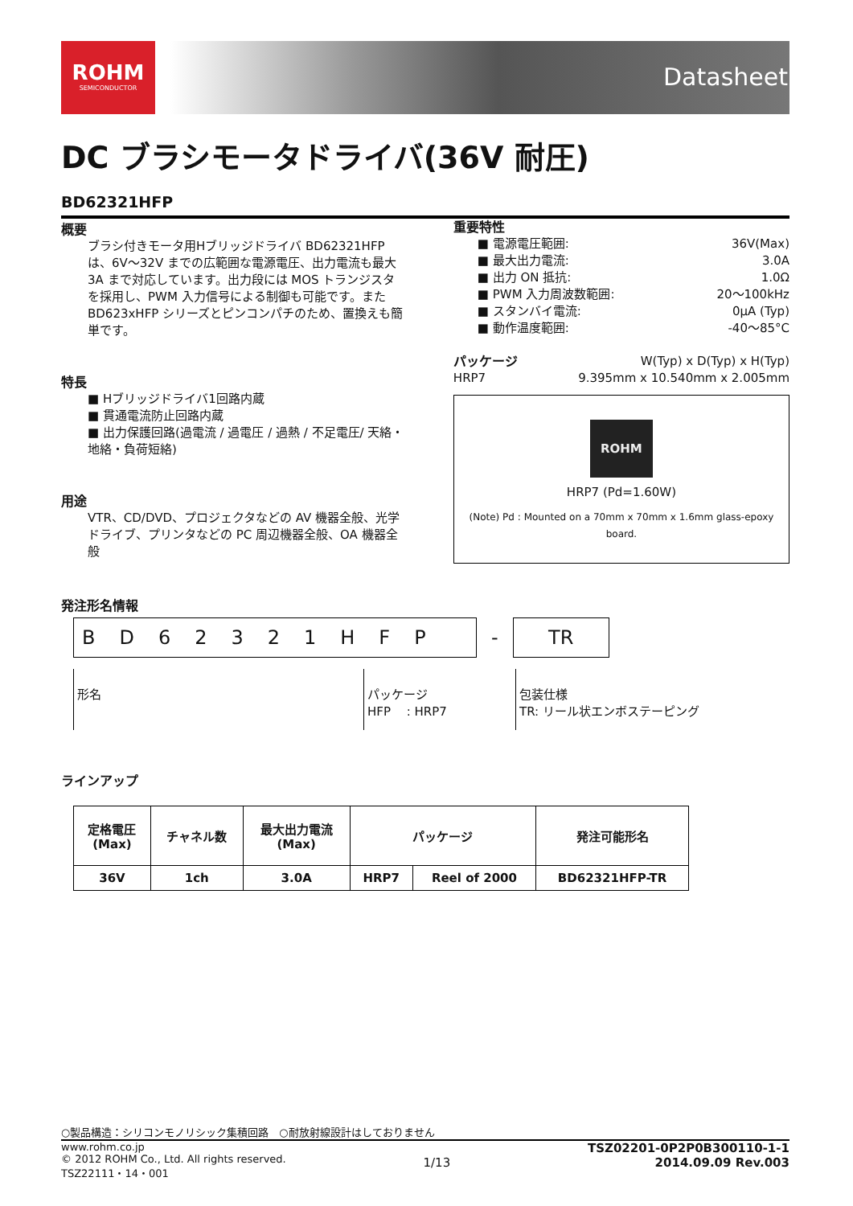ROHM
SEMICONDUCTOR
Datasheet
DC ブラシモータドライバ(36V 耐圧)
BD62321HFP
概要
ブラシ付きモータ用Hブリッジドライバ BD62321HFP は、6V～32V までの広範囲な電源電圧、出力電流も最大 3A まで対応しています。出力段には MOS トランジスタを採用し、PWM 入力信号による制御も可能です。また BD623xHFP シリーズとピンコンパチのため、置換えも簡単です。
特長
■ Hブリッジドライバ1回路内蔵
■ 貫通電流防止回路内蔵
■ 出力保護回路(過電流 / 過電圧 / 過熱 / 不足電圧/ 天絡・地絡・負荷短絡)
用途
VTR、CD/DVD、プロジェクタなどの AV 機器全般、光学ドライブ、プリンタなどの PC 周辺機器全般、OA 機器全般
重要特性
■ 電源電圧範囲: 36V(Max)
■ 最大出力電流: 3.0A
■ 出力 ON 抵抗: 1.0Ω
■ PWM 入力周波数範囲: 20～100kHz
■ スタンバイ電流: 0μA (Typ)
■ 動作温度範囲: -40～85°C
パッケージ W(Typ) x D(Typ) x H(Typ)
HRP7 9.395mm x 10.540mm x 2.005mm
ROHM
HRP7 (Pd=1.60W)
(Note) Pd : Mounted on a 70mm x 70mm x 1.6mm glass-epoxy board.
発注形名情報
BD62321HFP
-
TR
形名 パッケージ
HFP　 : HRP7
包装仕様
TR: リール状エンボステーピング
ラインアップ
| 定格電圧 (Max) | チャネル数 | 最大出力電流 (Max) | パッケージ | | 発注可能形名 |
| --- | --- | --- | --- | --- | --- |
| 36V | 1ch | 3.0A | HRP7 | Reel of 2000 | BD62321HFP-TR |
○製品構造：シリコンモノリシック集積回路　○耐放射線設計はしておりません
www.rohm.co.jp
© 2012 ROHM Co., Ltd. All rights reserved.
TSZ22111・14・001
1/13
TSZ02201-0P2P0B300110-1-1
2014.09.09 Rev.003